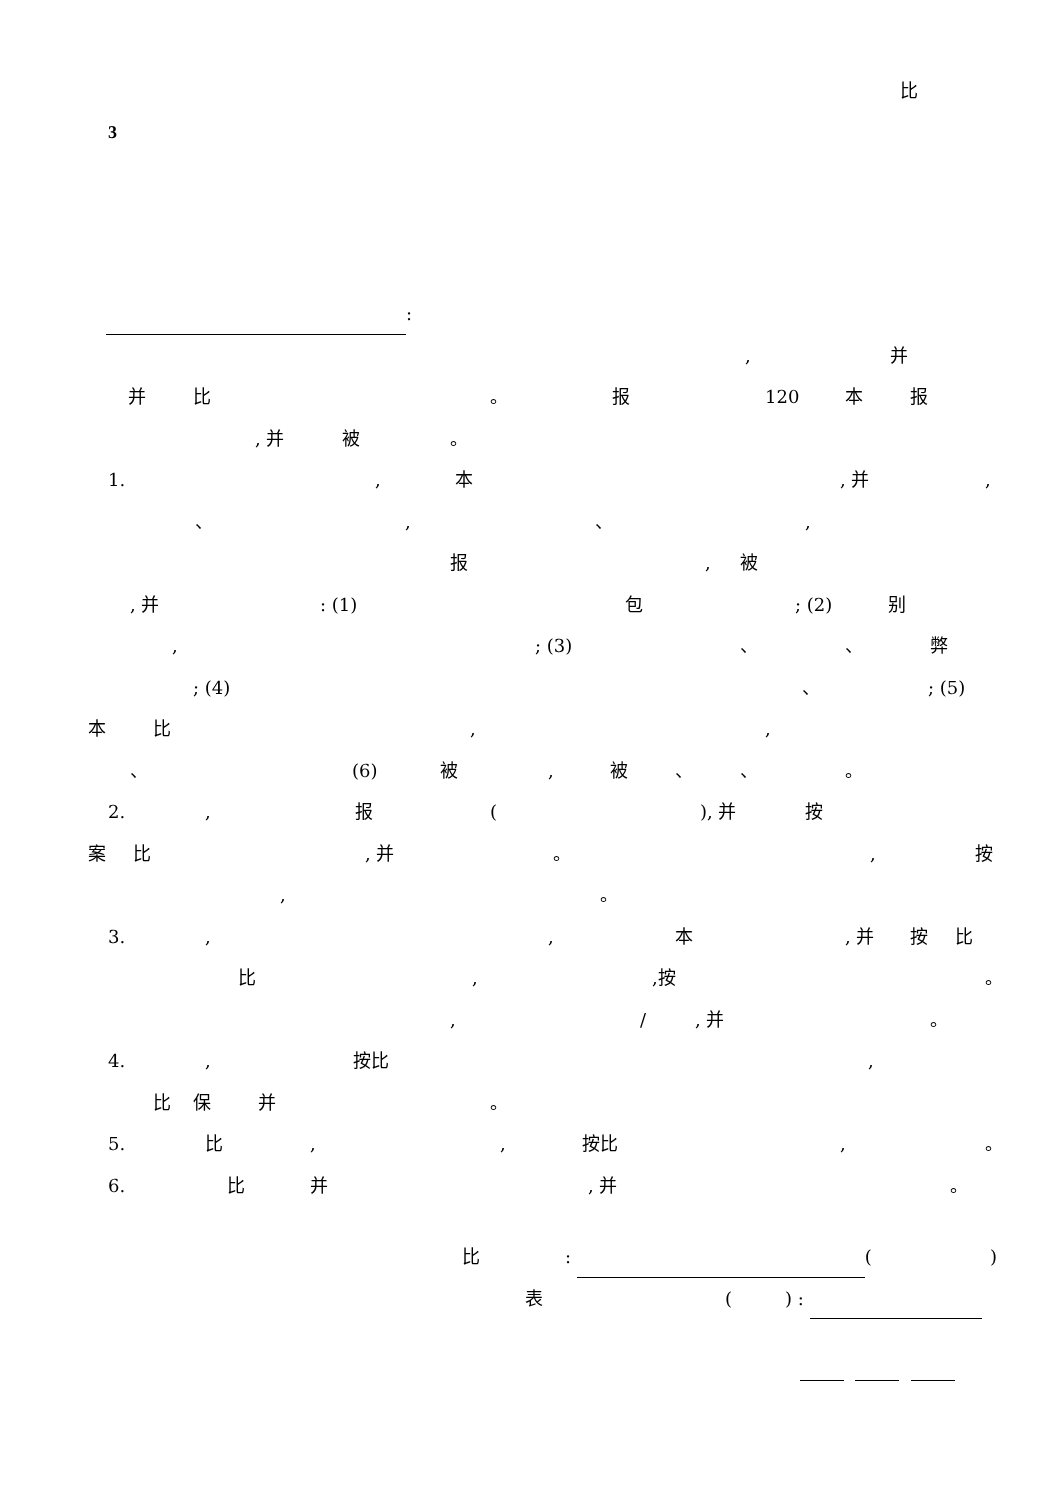比
3
:
, 并
并 比 。 报 120 本 报
, 并 被 。
1., 本, 并,
、, 、,
报, 被
, 并: (1) 包; (2) 别
,; (3) 、 、 弊
; (4) 、; (5)
本 比,,
、 (6) 被, 被 、 、 。
2., 报 (), 并 按
案 比, 并 。, 按
, 。
3.,, 本, 并 按 比
比,,按 。
, /, 并 。
4., 按比,
比 保 并 。
5. 比,, 按比, 。
6. 比 并, 并 。
比: ()
表 () :